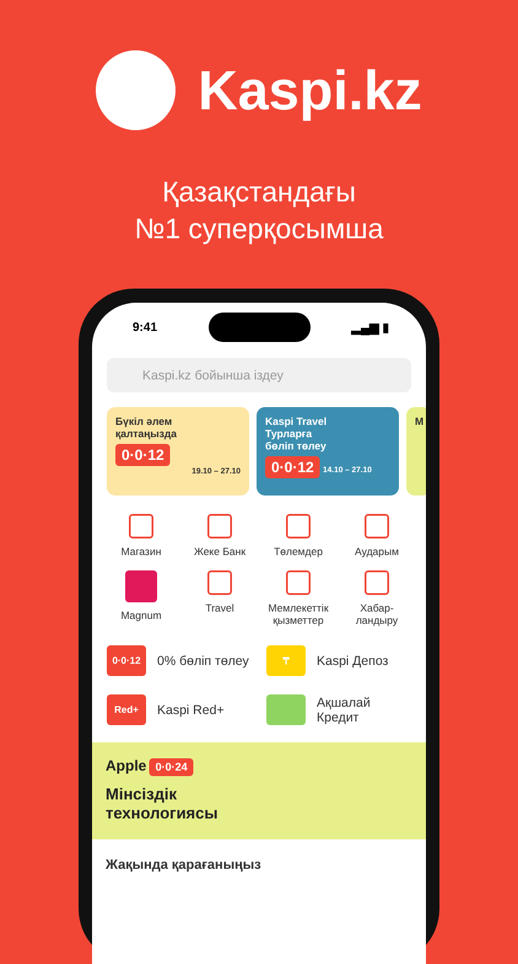Kaspi.kz
Қазақстандағы
№1 суперқосымша
9:41 ▂▄▆ ▮
Kaspi.kz бойынша іздеу
Бүкіл әлем
қалтаңызда
0·0·12
19.10 – 27.10
Kaspi Travel
Турларға
бөліп төлеу
0·0·12 14.10 – 27.10
М
Магазин
Жеке Банк
Төлемдер
Аударым
Magnum
Travel
Мемлекеттік қызметтер
Хабар-
ландыру
0·0·12
0% бөліп төлеу
₸
Kaspi Депоз
Red+
Kaspi Red+
Ақшалай
Кредит
Apple 0·0·24
Мінсіздік
технологиясы
Жақында қарағаныңыз